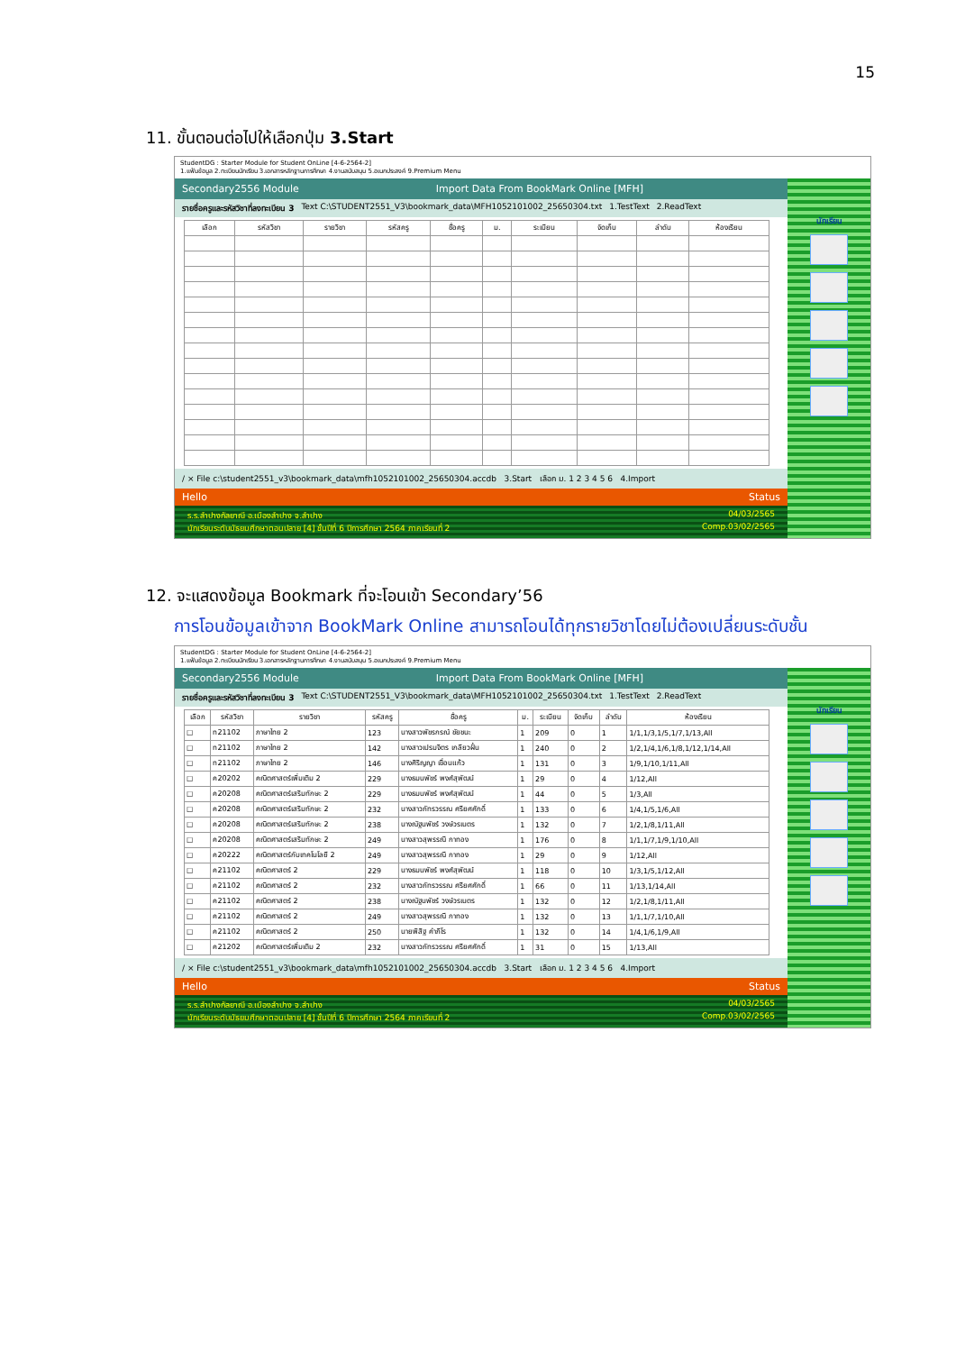15
11. ขั้นตอนต่อไปให้เลือกปุ่ม 3.Start
StudentDG : Starter Module for Student OnLine [4-6-2564-2]
1.แฟ้มข้อมูล 2.ทะเบียนนักเรียน 3.เอกสารหลักฐานการศึกษา 4.งานสนับสนุน 5.อเนกประสงค์ 9.Premium Menu
Secondary2556 Module Import Data From BookMark Online [MFH]
รายชื่อครูและรหัสวิชาที่ลงทะเบียน 3 Text C:\STUDENT2551_V3\bookmark_data\MFH1052101002_25650304.txt 1.TestText 2.ReadText
| เลือก | รหัสวิชา | รายวิชา | รหัสครู | ชื่อครู | ม. | ระเบียน | จัดเก็บ | ลำดับ | ห้องเรียน |
| --- | --- | --- | --- | --- | --- | --- | --- | --- | --- |
/ × File c:\student2551_v3\bookmark_data\mfh1052101002_25650304.accdb 3.Start เลือก ม. 1 2 3 4 5 6 4.Import
Hello Status
ร.ร.ลำปางกัลยาณี อ.เมืองลำปาง จ.ลำปาง 04/03/2565
นักเรียนระดับมัธยมศึกษาตอนปลาย [4] ชั้นปีที่ 6 ปีการศึกษา 2564 ภาคเรียนที่ 2 Comp.03/02/2565
นักเรียน
12. จะแสดงข้อมูล Bookmark ที่จะโอนเข้า Secondary’56
การโอนข้อมูลเข้าจาก BookMark Online สามารถโอนได้ทุกรายวิชาโดยไม่ต้องเปลี่ยนระดับชั้น
StudentDG : Starter Module for Student OnLine [4-6-2564-2]
1.แฟ้มข้อมูล 2.ทะเบียนนักเรียน 3.เอกสารหลักฐานการศึกษา 4.งานสนับสนุน 5.อเนกประสงค์ 9.Premium Menu
Secondary2556 Module Import Data From BookMark Online [MFH]
รายชื่อครูและรหัสวิชาที่ลงทะเบียน 3 Text C:\STUDENT2551_V3\bookmark_data\MFH1052101002_25650304.txt 1.TestText 2.ReadText
| เลือก | รหัสวิชา | รายวิชา | รหัสครู | ชื่อครู | ม. | ระเบียน | จัดเก็บ | ลำดับ | ห้องเรียน |
| --- | --- | --- | --- | --- | --- | --- | --- | --- | --- |
| ☐ | ท21102 | ภาษาไทย 2 | 123 | นางสาวพัชรกรณ์ ชัยชนะ | 1 | 209 | 0 | 1 | 1/1,1/3,1/5,1/7,1/13,All |
| ☐ | ท21102 | ภาษาไทย 2 | 142 | นางสาวเปรมจิตร เกลียวฝั้น | 1 | 240 | 0 | 2 | 1/2,1/4,1/6,1/8,1/12,1/14,All |
| ☐ | ท21102 | ภาษาไทย 2 | 146 | นางศิริญญา เขื่อนแก้ว | 1 | 131 | 0 | 3 | 1/9,1/10,1/11,All |
| ☐ | ค20202 | คณิตศาสตร์เพิ่มเติม 2 | 229 | นางธมนพัชร์ พงศ์สุพัฒน์ | 1 | 29 | 0 | 4 | 1/12,All |
| ☐ | ค20208 | คณิตศาสตร์เสริมทักษะ 2 | 229 | นางธมนพัชร์ พงศ์สุพัฒน์ | 1 | 44 | 0 | 5 | 1/3,All |
| ☐ | ค20208 | คณิตศาสตร์เสริมทักษะ 2 | 232 | นางสาวภัทรวรรณ ศรียศศักดิ์ | 1 | 133 | 0 | 6 | 1/4,1/5,1/6,All |
| ☐ | ค20208 | คณิตศาสตร์เสริมทักษะ 2 | 238 | นางณัฐนพัชร์ วงษ์วรเนตร | 1 | 132 | 0 | 7 | 1/2,1/8,1/11,All |
| ☐ | ค20208 | คณิตศาสตร์เสริมทักษะ 2 | 249 | นางสาวสุพรรณี กาทอง | 1 | 176 | 0 | 8 | 1/1,1/7,1/9,1/10,All |
| ☐ | ค20222 | คณิตศาสตร์กับเทคโนโลยี 2 | 249 | นางสาวสุพรรณี กาทอง | 1 | 29 | 0 | 9 | 1/12,All |
| ☐ | ค21102 | คณิตศาสตร์ 2 | 229 | นางธมนพัชร์ พงศ์สุพัฒน์ | 1 | 118 | 0 | 10 | 1/3,1/5,1/12,All |
| ☐ | ค21102 | คณิตศาสตร์ 2 | 232 | นางสาวภัทรวรรณ ศรียศศักดิ์ | 1 | 66 | 0 | 11 | 1/13,1/14,All |
| ☐ | ค21102 | คณิตศาสตร์ 2 | 238 | นางณัฐนพัชร์ วงษ์วรเนตร | 1 | 132 | 0 | 12 | 1/2,1/8,1/11,All |
| ☐ | ค21102 | คณิตศาสตร์ 2 | 249 | นางสาวสุพรรณี กาทอง | 1 | 132 | 0 | 13 | 1/1,1/7,1/10,All |
| ☐ | ค21102 | คณิตศาสตร์ 2 | 250 | นายพิสิฐ คำภีโร | 1 | 132 | 0 | 14 | 1/4,1/6,1/9,All |
| ☐ | ค21202 | คณิตศาสตร์เพิ่มเติม 2 | 232 | นางสาวภัทรวรรณ ศรียศศักดิ์ | 1 | 31 | 0 | 15 | 1/13,All |
/ × File c:\student2551_v3\bookmark_data\mfh1052101002_25650304.accdb 3.Start เลือก ม. 1 2 3 4 5 6 4.Import
Hello Status
ร.ร.ลำปางกัลยาณี อ.เมืองลำปาง จ.ลำปาง 04/03/2565
นักเรียนระดับมัธยมศึกษาตอนปลาย [4] ชั้นปีที่ 6 ปีการศึกษา 2564 ภาคเรียนที่ 2 Comp.03/02/2565
นักเรียน